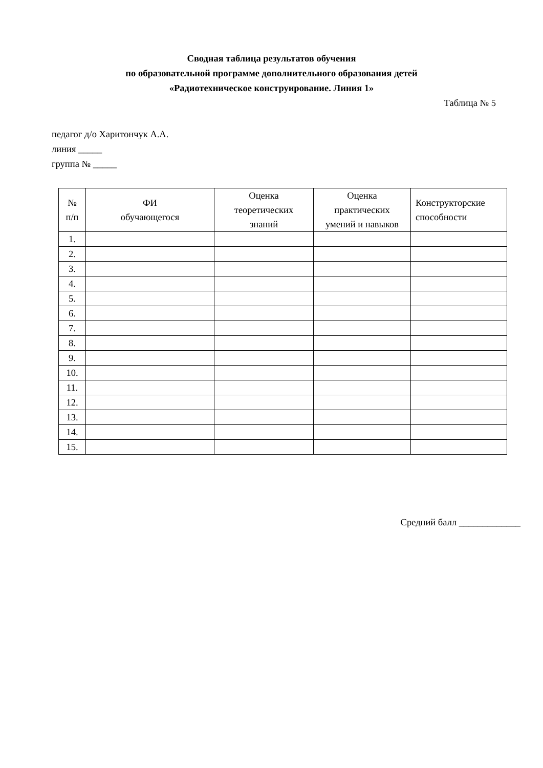Сводная таблица результатов обучения
по образовательной программе дополнительного образования детей
«Радиотехническое конструирование. Линия 1»
Таблица № 5
педагог д/о Харитончук А.А.
линия _____
группа № _____
| № п/п | ФИ обучающегося | Оценка теоретических знаний | Оценка практических умений и навыков | Конструкторские способности |
| --- | --- | --- | --- | --- |
| 1. | | | | |
| 2. | | | | |
| 3. | | | | |
| 4. | | | | |
| 5. | | | | |
| 6. | | | | |
| 7. | | | | |
| 8. | | | | |
| 9. | | | | |
| 10. | | | | |
| 11. | | | | |
| 12. | | | | |
| 13. | | | | |
| 14. | | | | |
| 15. | | | | |
Средний балл _____________